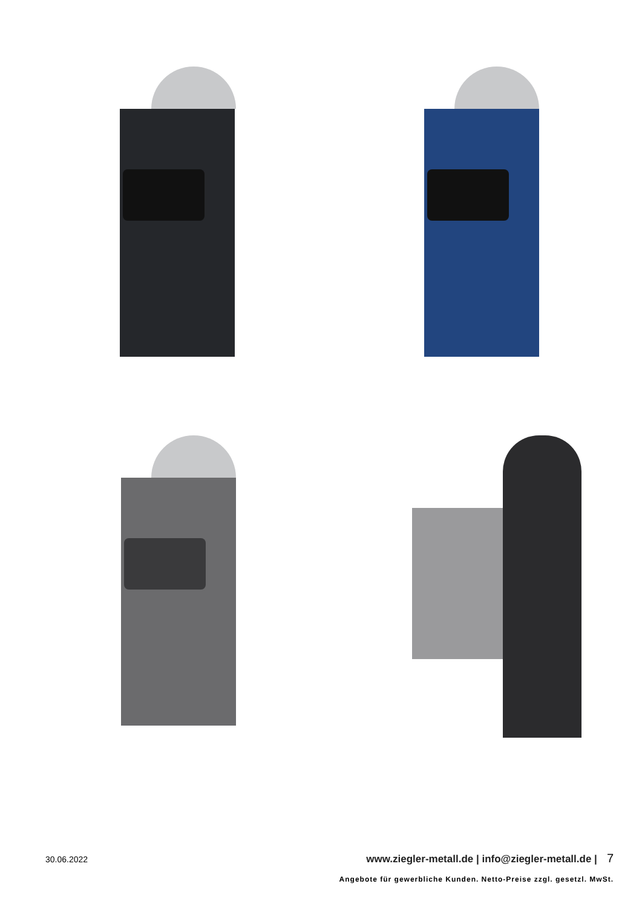30.06.2022 www.ziegler-metall.de | info@ziegler-metall.de | 7
Angebote für gewerbliche Kunden. Netto-Preise zzgl. gesetzl. MwSt.